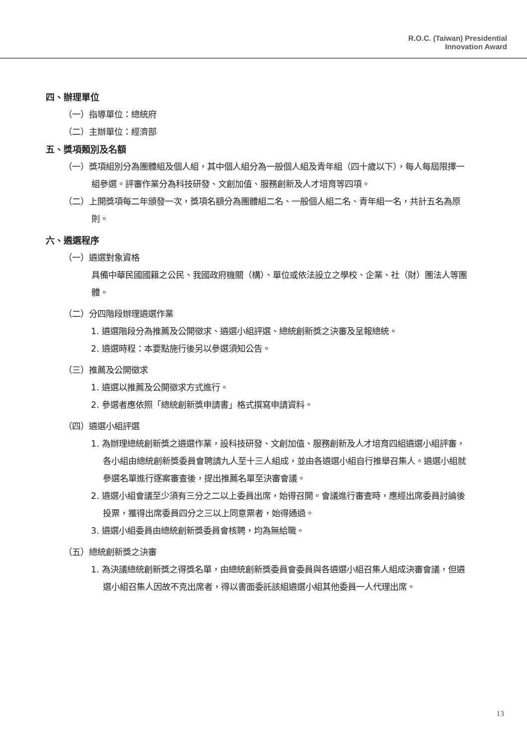R.O.C. (Taiwan) Presidential
Innovation Award
四、辦理單位
（一）指導單位：總統府
（二）主辦單位：經濟部
五、獎項類別及名額
（一）獎項組別分為團體組及個人組，其中個人組分為一般個人組及青年組（四十歲以下），每人每屆限擇一組參選。評審作業分為科技研發、文創加值、服務創新及人才培育等四項。
（二）上開獎項每二年頒發一次，獎項名額分為團體組二名、一般個人組二名、青年組一名，共計五名為原則。
六、遴選程序
（一）遴選對象資格
具備中華民國國籍之公民、我國政府機關（構）、單位或依法設立之學校、企業、社（財）團法人等團體。
（二）分四階段辦理遴選作業
1. 遴選階段分為推薦及公開徵求、遴選小組評選、總統創新獎之決審及呈報總統。
2. 遴選時程：本要點施行後另以參選須知公告。
（三）推薦及公開徵求
1. 遴選以推薦及公開徵求方式進行。
2. 參選者應依照「總統創新獎申請書」格式撰寫申請資料。
（四）遴選小組評選
1. 為辦理總統創新獎之遴選作業，設科技研發、文創加值、服務創新及人才培育四組遴選小組評審，各小組由總統創新獎委員會聘請九人至十三人組成，並由各遴選小組自行推舉召集人。遴選小組就參選名單進行逐案審查後，提出推薦名單至決審會議。
2. 遴選小組會議至少須有三分之二以上委員出席，始得召開。會議進行審查時，應經出席委員討論後投票，獲得出席委員四分之三以上同意票者，始得通過。
3. 遴選小組委員由總統創新獎委員會核聘，均為無給職。
（五）總統創新獎之決審
1. 為決議總統創新獎之得獎名單，由總統創新獎委員會委員與各遴選小組召集人組成決審會議，但遴選小組召集人因故不克出席者，得以書面委託該組遴選小組其他委員一人代理出席。
13